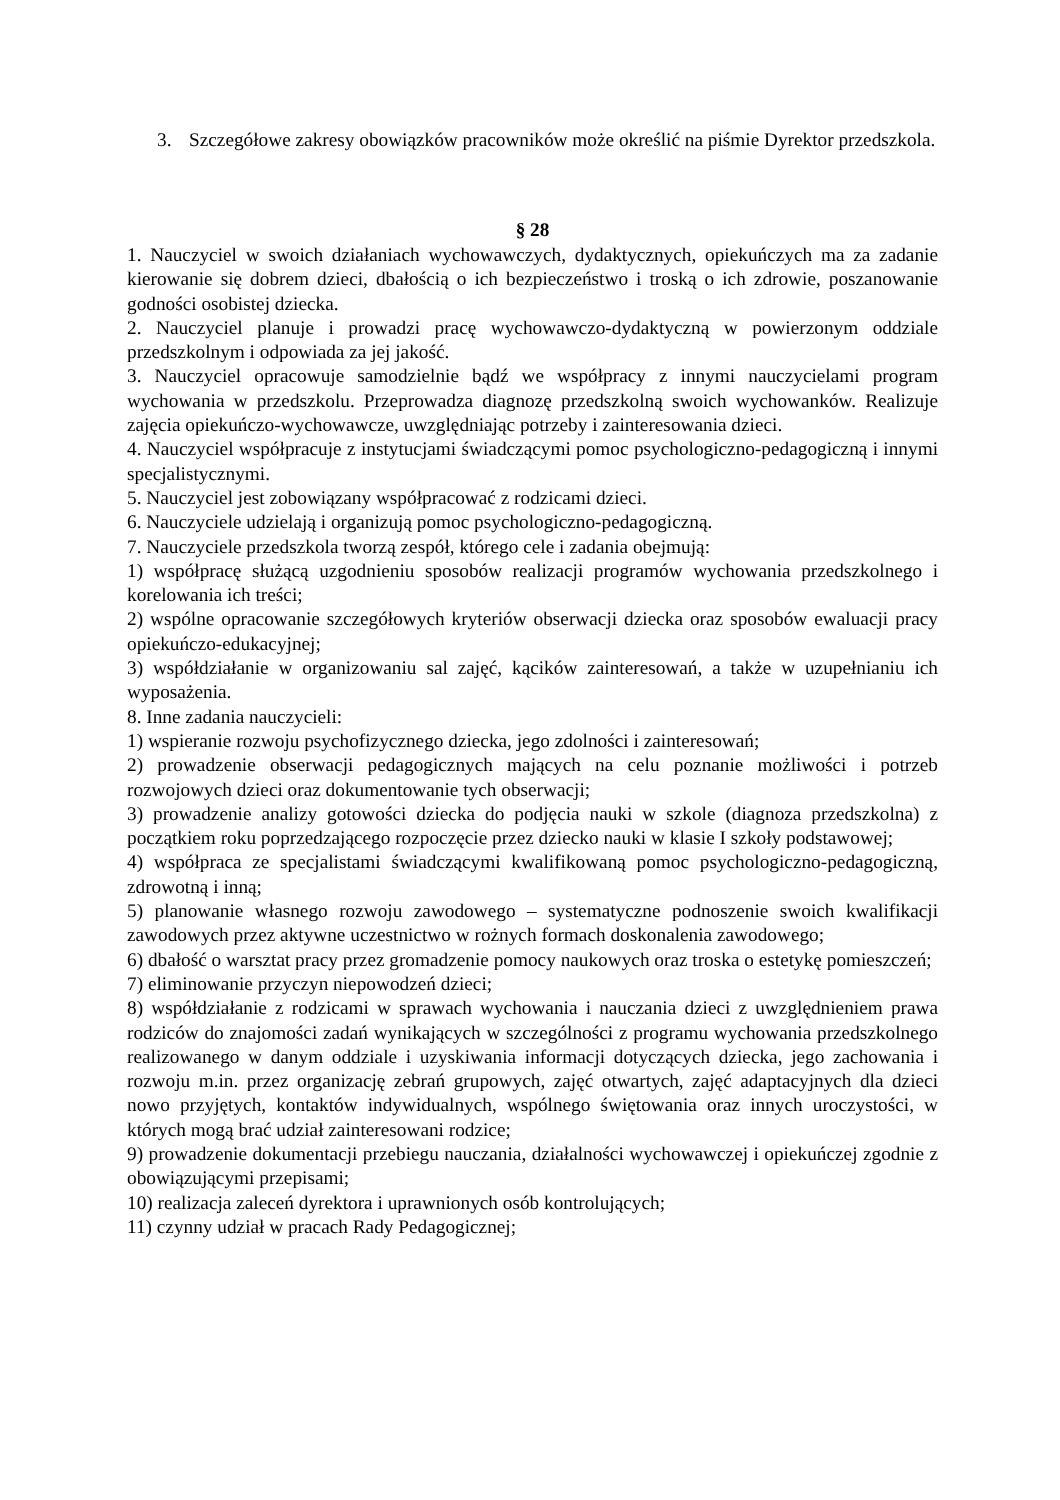3. Szczegółowe zakresy obowiązków pracowników może określić na piśmie Dyrektor przedszkola.
§ 28
1. Nauczyciel w swoich działaniach wychowawczych, dydaktycznych, opiekuńczych ma za zadanie kierowanie się dobrem dzieci, dbałością o ich bezpieczeństwo i troską o ich zdrowie, poszanowanie godności osobistej dziecka.
2. Nauczyciel planuje i prowadzi pracę wychowawczo-dydaktyczną w powierzonym oddziale przedszkolnym i odpowiada za jej jakość.
3. Nauczyciel opracowuje samodzielnie bądź we współpracy z innymi nauczycielami program wychowania w przedszkolu. Przeprowadza diagnozę przedszkolną swoich wychowanków. Realizuje zajęcia opiekuńczo-wychowawcze, uwzględniając potrzeby i zainteresowania dzieci.
4. Nauczyciel współpracuje z instytucjami świadczącymi pomoc psychologiczno-pedagogiczną i innymi specjalistycznymi.
5. Nauczyciel jest zobowiązany współpracować z rodzicami dzieci.
6. Nauczyciele udzielają i organizują pomoc psychologiczno-pedagogiczną.
7. Nauczyciele przedszkola tworzą zespół, którego cele i zadania obejmują:
1) współpracę służącą uzgodnieniu sposobów realizacji programów wychowania przedszkolnego i korelowania ich treści;
2) wspólne opracowanie szczegółowych kryteriów obserwacji dziecka oraz sposobów ewaluacji pracy opiekuńczo-edukacyjnej;
3) współdziałanie w organizowaniu sal zajęć, kącików zainteresowań, a także w uzupełnianiu ich wyposażenia.
8. Inne zadania nauczycieli:
1) wspieranie rozwoju psychofizycznego dziecka, jego zdolności i zainteresowań;
2) prowadzenie obserwacji pedagogicznych mających na celu poznanie możliwości i potrzeb rozwojowych dzieci oraz dokumentowanie tych obserwacji;
3) prowadzenie analizy gotowości dziecka do podjęcia nauki w szkole (diagnoza przedszkolna) z początkiem roku poprzedzającego rozpoczęcie przez dziecko nauki w klasie I szkoły podstawowej;
4) współpraca ze specjalistami świadczącymi kwalifikowaną pomoc psychologiczno-pedagogiczną, zdrowotną i inną;
5) planowanie własnego rozwoju zawodowego – systematyczne podnoszenie swoich kwalifikacji zawodowych przez aktywne uczestnictwo w rożnych formach doskonalenia zawodowego;
6) dbałość o warsztat pracy przez gromadzenie pomocy naukowych oraz troska o estetykę pomieszczeń;
7) eliminowanie przyczyn niepowodzeń dzieci;
8) współdziałanie z rodzicami w sprawach wychowania i nauczania dzieci z uwzględnieniem prawa rodziców do znajomości zadań wynikających w szczególności z programu wychowania przedszkolnego realizowanego w danym oddziale i uzyskiwania informacji dotyczących dziecka, jego zachowania i rozwoju m.in. przez organizację zebrań grupowych, zajęć otwartych, zajęć adaptacyjnych dla dzieci nowo przyjętych, kontaktów indywidualnych, wspólnego świętowania oraz innych uroczystości, w których mogą brać udział zainteresowani rodzice;
9) prowadzenie dokumentacji przebiegu nauczania, działalności wychowawczej i opiekuńczej zgodnie z obowiązującymi przepisami;
10) realizacja zaleceń dyrektora i uprawnionych osób kontrolujących;
11) czynny udział w pracach Rady Pedagogicznej;